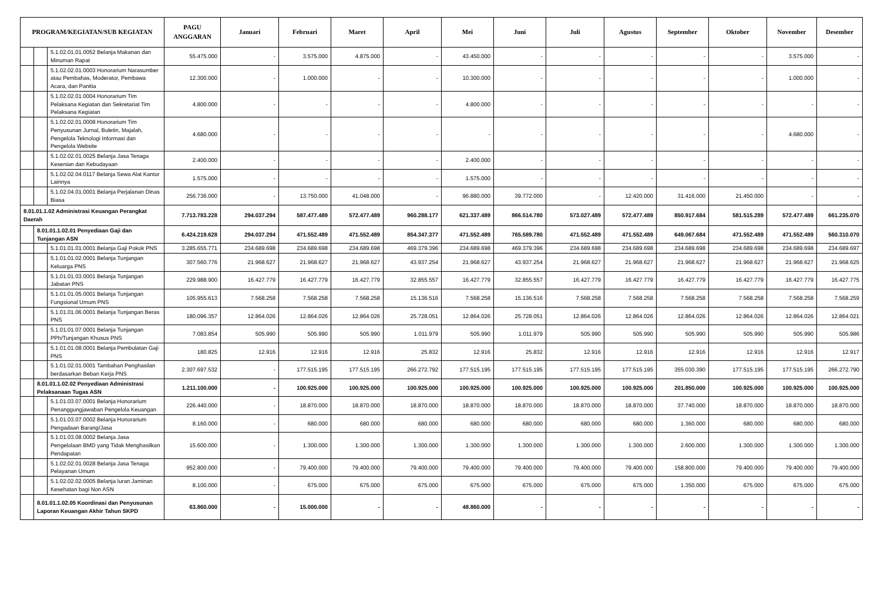| PROGRAM/KEGIATAN/SUB KEGIATAN | | | PAGU ANGGARAN | Januari | Februari | Maret | April | Mei | Juni | Juli | Agustus | September | Oktober | November | Desember |
| --- | --- | --- | --- | --- | --- | --- | --- | --- | --- | --- | --- | --- | --- | --- | --- |
| | | 5.1.02.01.01.0052 Belanja Makanan dan Minuman Rapat | 55.475.000 | - | 3.575.000 | 4.875.000 | - | 43.450.000 | - | - | - | - | - | 3.575.000 | - |
| | | 5.1.02.02.01.0003 Honorarium Narasumber atau Pembahas, Moderator, Pembawa Acara, dan Panitia | 12.300.000 | - | 1.000.000 | - | - | 10.300.000 | - | - | - | - | - | 1.000.000 | - |
| | | 5.1.02.02.01.0004 Honorarium Tim Pelaksana Kegiatan dan Sekretariat Tim Pelaksana Kegiatan | 4.800.000 | - | - | - | - | 4.800.000 | - | - | - | - | - | - | - |
| | | 5.1.02.02.01.0008 Honorarium Tim Penyusunan Jurnal, Buletin, Majalah, Pengelola Teknologi Informasi dan Pengelola Website | 4.680.000 | - | - | - | - | - | - | - | - | - | - | 4.680.000 | - |
| | | 5.1.02.02.01.0025 Belanja Jasa Tenaga Kesenian dan Kebudayaan | 2.400.000 | - | - | - | - | 2.400.000 | - | - | - | - | - | - | - |
| | | 5.1.02.02.04.0117 Belanja Sewa Alat Kantor Lainnya | 1.575.000 | - | - | - | - | 1.575.000 | - | - | - | - | - | - | - |
| | | 5.1.02.04.01.0001 Belanja Perjalanan Dinas Biasa | 256.736.000 | - | 13.750.000 | 41.048.000 | - | 96.880.000 | 39.772.000 | - | 12.420.000 | 31.416.000 | 21.450.000 | - | - |
| 8.01.01.1.02 Administrasi Keuangan Perangkat Daerah | | | 7.713.783.228 | 294.037.294 | 587.477.489 | 572.477.489 | 960.288.177 | 621.337.489 | 866.514.780 | 573.027.489 | 572.477.489 | 850.917.684 | 581.515.289 | 572.477.489 | 661.235.070 |
| | 8.01.01.1.02.01 Penyediaan Gaji dan Tunjangan ASN | | 6.424.219.628 | 294.037.294 | 471.552.489 | 471.552.489 | 854.347.377 | 471.552.489 | 765.589.780 | 471.552.489 | 471.552.489 | 649.067.684 | 471.552.489 | 471.552.489 | 560.310.070 |
| | | 5.1.01.01.01.0001 Belanja Gaji Pokok PNS | 3.285.655.771 | 234.689.698 | 234.689.698 | 234.689.698 | 469.379.396 | 234.689.698 | 469.379.396 | 234.689.698 | 234.689.698 | 234.689.698 | 234.689.698 | 234.689.698 | 234.689.697 |
| | | 5.1.01.01.02.0001 Belanja Tunjangan Keluarga PNS | 307.560.776 | 21.968.627 | 21.968.627 | 21.968.627 | 43.937.254 | 21.968.627 | 43.937.254 | 21.968.627 | 21.968.627 | 21.968.627 | 21.968.627 | 21.968.627 | 21.968.625 |
| | | 5.1.01.01.03.0001 Belanja Tunjangan Jabatan PNS | 229.988.900 | 16.427.779 | 16.427.779 | 16.427.779 | 32.855.557 | 16.427.779 | 32.855.557 | 16.427.779 | 16.427.779 | 16.427.779 | 16.427.779 | 16.427.779 | 16.427.775 |
| | | 5.1.01.01.05.0001 Belanja Tunjangan Fungsional Umum PNS | 105.955.613 | 7.568.258 | 7.568.258 | 7.568.258 | 15.136.516 | 7.568.258 | 15.136.516 | 7.568.258 | 7.568.258 | 7.568.258 | 7.568.258 | 7.568.258 | 7.568.259 |
| | | 5.1.01.01.06.0001 Belanja Tunjangan Beras PNS | 180.096.357 | 12.864.026 | 12.864.026 | 12.864.026 | 25.728.051 | 12.864.026 | 25.728.051 | 12.864.026 | 12.864.026 | 12.864.026 | 12.864.026 | 12.864.026 | 12.864.021 |
| | | 5.1.01.01.07.0001 Belanja Tunjangan PPh/Tunjangan Khusus PNS | 7.083.854 | 505.990 | 505.990 | 505.990 | 1.011.979 | 505.990 | 1.011.979 | 505.990 | 505.990 | 505.990 | 505.990 | 505.990 | 505.986 |
| | | 5.1.01.01.08.0001 Belanja Pembulatan Gaji PNS | 180.825 | 12.916 | 12.916 | 12.916 | 25.832 | 12.916 | 25.832 | 12.916 | 12.916 | 12.916 | 12.916 | 12.916 | 12.917 |
| | | 5.1.01.02.01.0001 Tambahan Penghasilan berdasarkan Beban Kerja PNS | 2.307.697.532 | - | 177.515.195 | 177.515.195 | 266.272.792 | 177.515.195 | 177.515.195 | 177.515.195 | 177.515.195 | 355.030.390 | 177.515.195 | 177.515.195 | 266.272.790 |
| | 8.01.01.1.02.02 Penyediaan Administrasi Pelaksanaan Tugas ASN | | 1.211.100.000 | - | 100.925.000 | 100.925.000 | 100.925.000 | 100.925.000 | 100.925.000 | 100.925.000 | 100.925.000 | 201.850.000 | 100.925.000 | 100.925.000 | 100.925.000 |
| | | 5.1.01.03.07.0001 Belanja Honorarium Penanggungjawaban Pengelola Keuangan | 226.440.000 | - | 18.870.000 | 18.870.000 | 18.870.000 | 18.870.000 | 18.870.000 | 18.870.000 | 18.870.000 | 37.740.000 | 18.870.000 | 18.870.000 | 18.870.000 |
| | | 5.1.01.03.07.0002 Belanja Honorarium Pengadaan Barang/Jasa | 8.160.000 | - | 680.000 | 680.000 | 680.000 | 680.000 | 680.000 | 680.000 | 680.000 | 1.360.000 | 680.000 | 680.000 | 680.000 |
| | | 5.1.01.03.08.0002 Belanja Jasa Pengelolaan BMD yang Tidak Menghasilkan Pendapatan | 15.600.000 | - | 1.300.000 | 1.300.000 | 1.300.000 | 1.300.000 | 1.300.000 | 1.300.000 | 1.300.000 | 2.600.000 | 1.300.000 | 1.300.000 | 1.300.000 |
| | | 5.1.02.02.01.0028 Belanja Jasa Tenaga Pelayanan Umum | 952.800.000 | - | 79.400.000 | 79.400.000 | 79.400.000 | 79.400.000 | 79.400.000 | 79.400.000 | 79.400.000 | 158.800.000 | 79.400.000 | 79.400.000 | 79.400.000 |
| | | 5.1.02.02.02.0005 Belanja Iuran Jaminan Kesehatan bagi Non ASN | 8.100.000 | - | 675.000 | 675.000 | 675.000 | 675.000 | 675.000 | 675.000 | 675.000 | 1.350.000 | 675.000 | 675.000 | 675.000 |
| | 8.01.01.1.02.05 Koordinasi dan Penyusunan Laporan Keuangan Akhir Tahun SKPD | | 63.860.000 | - | 15.000.000 | - | - | 48.860.000 | - | - | - | - | - | - | - |